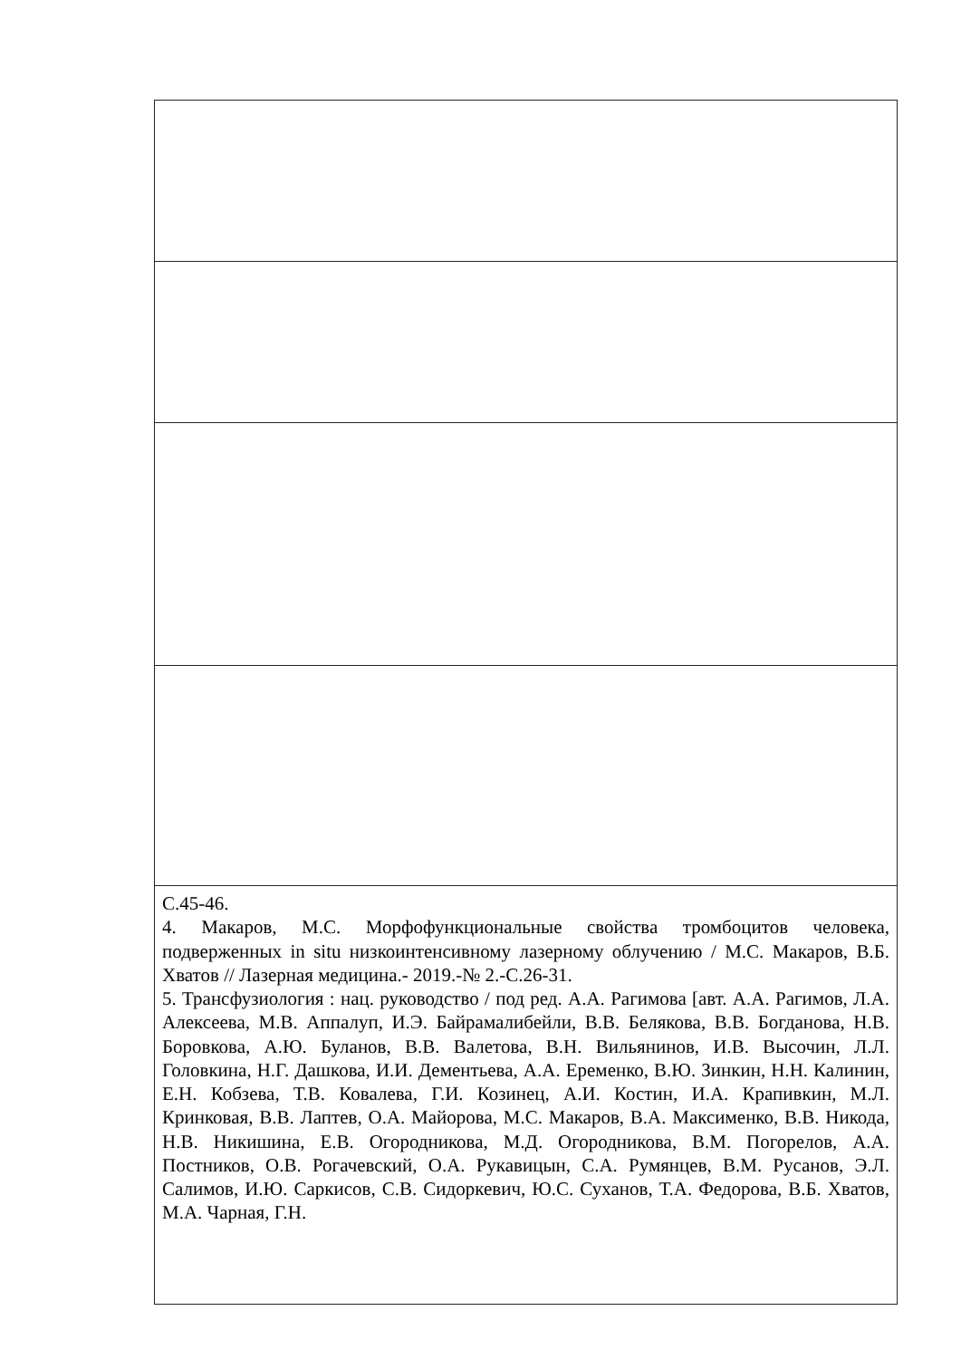| С.45-46. 4. Макаров, М.С. Морфофункциональные свойства тромбоцитов человека, подверженных in situ низкоинтенсивному лазерному облучению / М.С. Макаров, В.Б. Хватов // Лазерная медицина.- 2019.-№ 2.-С.26-31. 5. Трансфузиология : нац. руководство / под ред. А.А. Рагимова [авт. А.А. Рагимов, Л.А. Алексеева, М.В. Аппалуп, И.Э. Байрамалибейли, В.В. Белякова, В.В. Богданова, Н.В. Боровкова, А.Ю. Буланов, В.В. Валетова, В.Н. Вильянинов, И.В. Высочин, Л.Л. Головкина, Н.Г. Дашкова, И.И. Дементьева, А.А. Еременко, В.Ю. Зинкин, Н.Н. Калинин, Е.Н. Кобзева, Т.В. Ковалева, Г.И. Козинец, А.И. Костин, И.А. Крапивкин, М.Л. Кринковая, В.В. Лаптев, О.А. Майорова, М.С. Макаров, В.А. Максименко, В.В. Никода, Н.В. Никишина, Е.В. Огородникова, М.Д. Огородникова, В.М. Погорелов, А.А. Постников, О.В. Рогачевский, О.А. Рукавицын, С.А. Румянцев, В.М. Русанов, Э.Л. Салимов, И.Ю. Саркисов, С.В. Сидоркевич, Ю.С. Суханов, Т.А. Федорова, В.Б. Хватов, М.А. Чарная, Г.Н. |